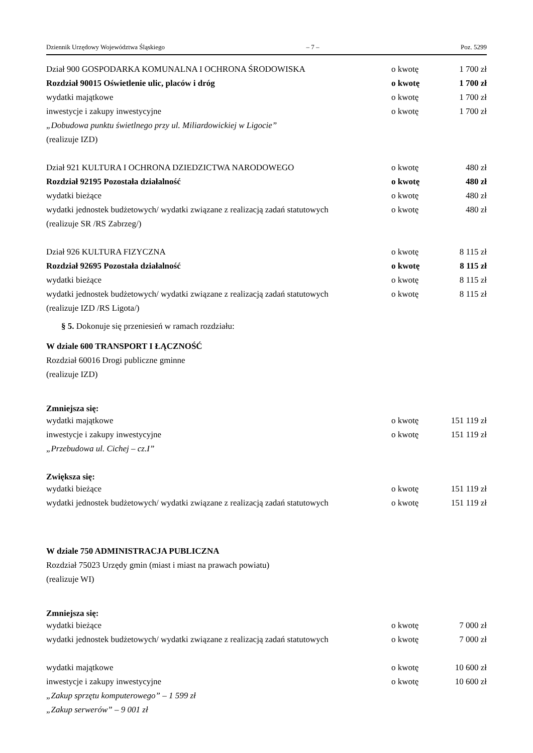Dziennik Urzędowy Województwa Śląskiego – 7 – Poz. 5299
| Dział 900 GOSPODARKA KOMUNALNA I OCHRONA ŚRODOWISKA | o kwotę | 1 700 zł |
| Rozdział 90015 Oświetlenie ulic, placów i dróg | o kwotę | 1 700 zł |
| wydatki majątkowe | o kwotę | 1 700 zł |
| inwestycje i zakupy inwestycyjne | o kwotę | 1 700 zł |
| „Dobudowa punktu świetlnego przy ul. Miliardowickiej w Ligocie” | | |
| (realizuje IZD) | | |
| Dział 921 KULTURA I OCHRONA DZIEDZICTWA NARODOWEGO | o kwotę | 480 zł |
| Rozdział 92195 Pozostała działalność | o kwotę | 480 zł |
| wydatki bieżące | o kwotę | 480 zł |
| wydatki jednostek budżetowych/ wydatki związane z realizacją zadań statutowych | o kwotę | 480 zł |
| (realizuje SR /RS Zabrzeg/) | | |
| Dział 926 KULTURA FIZYCZNA | o kwotę | 8 115 zł |
| Rozdział 92695 Pozostała działalność | o kwotę | 8 115 zł |
| wydatki bieżące | o kwotę | 8 115 zł |
| wydatki jednostek budżetowych/ wydatki związane z realizacją zadań statutowych | o kwotę | 8 115 zł |
| (realizuje IZD /RS Ligota/) | | |
§ 5. Dokonuje się przeniesień w ramach rozdziału:
W dziale 600 TRANSPORT I ŁĄCZNOŚĆ
Rozdział 60016 Drogi publiczne gminne
(realizuje IZD)
Zmniejsza się:
| wydatki majątkowe | o kwotę | 151 119 zł |
| inwestycje i zakupy inwestycyjne | o kwotę | 151 119 zł |
| „Przebudowa ul. Cichej – cz.I” | | |
Zwiększa się:
| wydatki bieżące | o kwotę | 151 119 zł |
| wydatki jednostek budżetowych/ wydatki związane z realizacją zadań statutowych | o kwotę | 151 119 zł |
W dziale 750 ADMINISTRACJA PUBLICZNA
Rozdział 75023 Urzędy gmin (miast i miast na prawach powiatu)
(realizuje WI)
Zmniejsza się:
| wydatki bieżące | o kwotę | 7 000 zł |
| wydatki jednostek budżetowych/ wydatki związane z realizacją zadań statutowych | o kwotę | 7 000 zł |
| wydatki majątkowe | o kwotę | 10 600 zł |
| inwestycje i zakupy inwestycyjne | o kwotę | 10 600 zł |
| „Zakup sprzętu komputerowego” – 1 599 zł | | |
| „Zakup serwerów” – 9 001 zł | | |